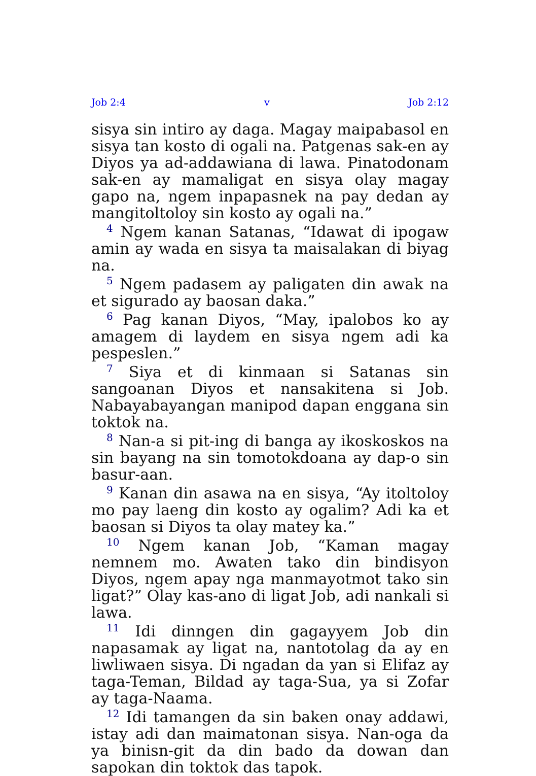Job 2:4 v Job 2:12
sisya sin intiro ay daga. Magay maipabasol en sisya tan kosto di ogali na. Patgenas sak-en ay Diyos ya ad-addawiana di lawa. Pinatodonam sak-en ay mamaligat en sisya olay magay gapo na, ngem inpapasnek na pay dedan ay mangitoltoloy sin kosto ay ogali na.”
<sup>4</sup> Ngem kanan Satanas, “Idawat di ipogaw amin ay wada en sisya ta maisalakan di biyag na.
<sup>5</sup> Ngem padasem ay paligaten din awak na et sigurado ay baosan daka.”
<sup>6</sup> Pag kanan Diyos, “May, ipalobos ko ay amagem di laydem en sisya ngem adi ka pespeslen.”
<sup>7</sup> Siya et di kinmaan si Satanas sin sangoanan Diyos et nansakitena si Job. Nabayabayangan manipod dapan enggana sin toktok na.
<sup>8</sup> Nan-a si pit-ing di banga ay ikoskoskos na sin bayang na sin tomotokdoana ay dap-o sin basur-aan.
<sup>9</sup> Kanan din asawa na en sisya, “Ay itoltoloy mo pay laeng din kosto ay ogalim? Adi ka et baosan si Diyos ta olay matey ka.”
<sup>10</sup> Ngem kanan Job, “Kaman magay nemnem mo. Awaten tako din bindisyon Diyos, ngem apay nga manmayotmot tako sin ligat?” Olay kas-ano di ligat Job, adi nankali si lawa.
<sup>11</sup> Idi dinngen din gagayyem Job din napasamak ay ligat na, nantotolag da ay en liwliwaen sisya. Di ngadan da yan si Elifaz ay taga-Teman, Bildad ay taga-Sua, ya si Zofar ay taga-Naama.
<sup>12</sup> Idi tamangen da sin baken onay addawi, istay adi dan maimatonan sisya. Nan-oga da ya binisn-git da din bado da dowan dan sapokan din toktok das tapok.